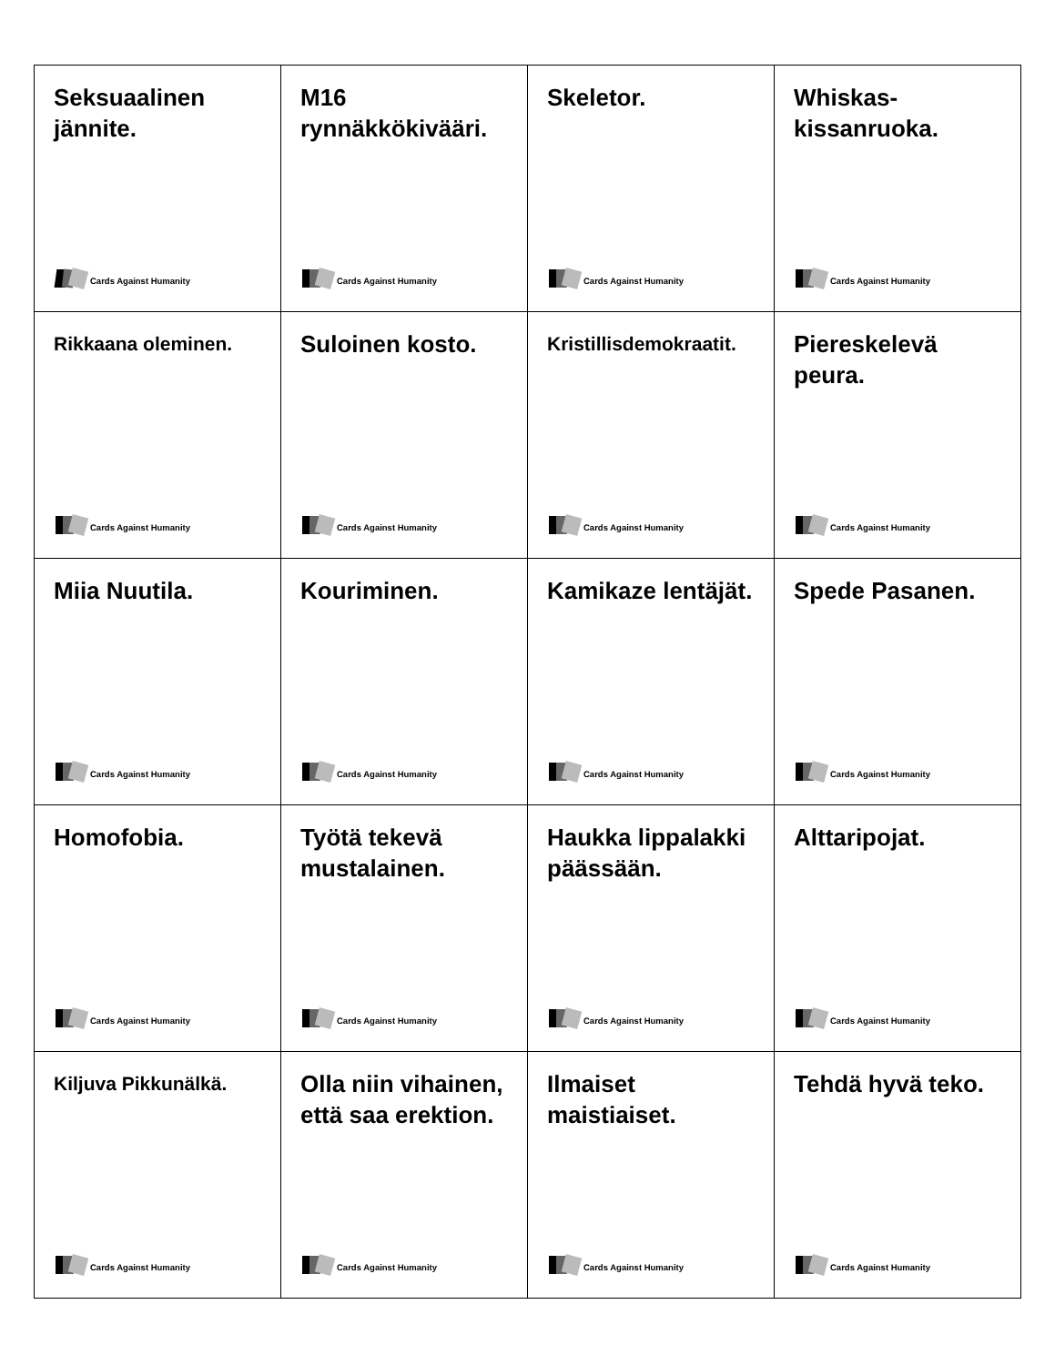| Seksuaalinen jännite. Cards Against Humanity | M16 rynnäkkökivääri. Cards Against Humanity | Skeletor. Cards Against Humanity | Whiskas-kissanruoka. Cards Against Humanity |
| Rikkaana oleminen. Cards Against Humanity | Suloinen kosto. Cards Against Humanity | Kristillisdemokraatit. Cards Against Humanity | Piereskelevä peura. Cards Against Humanity |
| Miia Nuutila. Cards Against Humanity | Kouriminen. Cards Against Humanity | Kamikaze lentäjät. Cards Against Humanity | Spede Pasanen. Cards Against Humanity |
| Homofobia. Cards Against Humanity | Työtä tekevä mustalainen. Cards Against Humanity | Haukka lippalakki päässään. Cards Against Humanity | Alttaripojat. Cards Against Humanity |
| Kiljuva Pikkunälkä. Cards Against Humanity | Olla niin vihainen, että saa erektion. Cards Against Humanity | Ilmaiset maistiaiset. Cards Against Humanity | Tehdä hyvä teko. Cards Against Humanity |